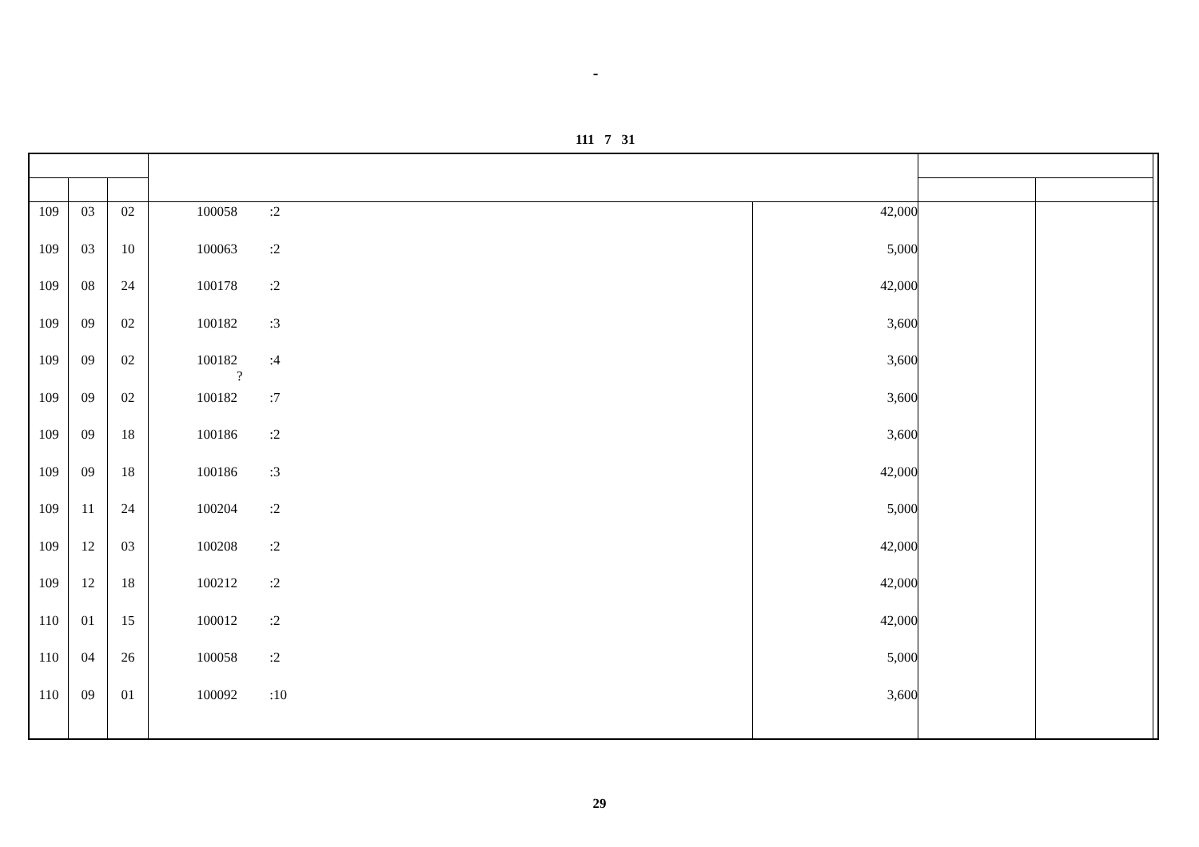-
111 7 31
| 109 | 03 | 02 | 100058 :2 | 42,000 | | | |
| 109 | 03 | 10 | 100063 :2 | 5,000 | | | |
| 109 | 08 | 24 | 100178 :2 | 42,000 | | | |
| 109 | 09 | 02 | 100182 :3 | 3,600 | | | |
| 109 | 09 | 02 | 100182 :4 ? | 3,600 | | | |
| 109 | 09 | 02 | 100182 :7 | 3,600 | | | |
| 109 | 09 | 18 | 100186 :2 | 3,600 | | | |
| 109 | 09 | 18 | 100186 :3 | 42,000 | | | |
| 109 | 11 | 24 | 100204 :2 | 5,000 | | | |
| 109 | 12 | 03 | 100208 :2 | 42,000 | | | |
| 109 | 12 | 18 | 100212 :2 | 42,000 | | | |
| 110 | 01 | 15 | 100012 :2 | 42,000 | | | |
| 110 | 04 | 26 | 100058 :2 | 5,000 | | | |
| 110 | 09 | 01 | 100092 :10 | 3,600 | | | |
29